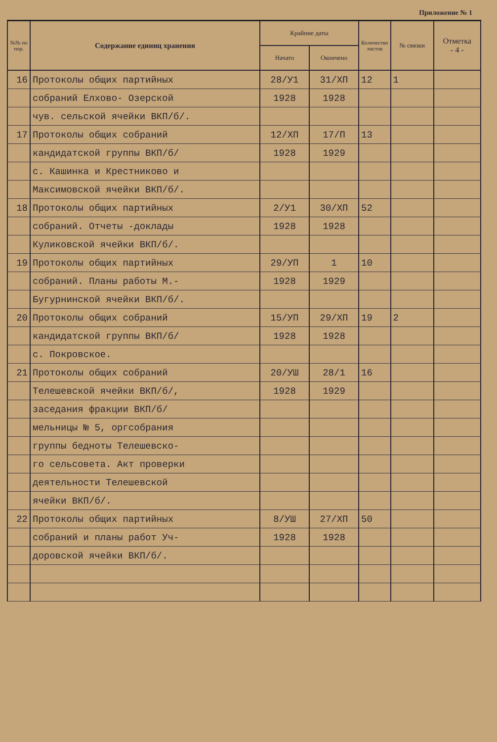Приложение № 1
| №№ по пор. | Содержание единиц хранения | Крайние даты | | Количество листов | № связки | Отметка - 4 - |
| --- | --- | --- | --- | --- | --- | --- |
| | | Начато | Окончено | | | |
| 16 | Протоколы общих партийных | 28/У1 | 31/ХП | 12 | 1 | |
| | собраний Елхово- Озерской | 1928 | 1928 | | | |
| | чув. сельской ячейки ВКП/б/. | | | | | |
| 17 | Протоколы общих собраний | 12/ХП | 17/П | 13 | | |
| | кандидатской группы ВКП/б/ | 1928 | 1929 | | | |
| | с. Кашинка и Крестниково и | | | | | |
| | Максимовской ячейки ВКП/б/. | | | | | |
| 18 | Протоколы общих партийных | 2/У1 | 30/ХП | 52 | | |
| | собраний. Отчеты -доклады | 1928 | 1928 | | | |
| | Куликовской ячейки ВКП/б/. | | | | | |
| 19 | Протоколы общих партийных | 29/УП | 1 | 10 | | |
| | собраний. Планы работы М.- | 1928 | 1929 | | | |
| | Бугурнинской ячейки ВКП/б/. | | | | | |
| 20 | Протоколы общих собраний | 15/УП | 29/ХП | 19 | 2 | |
| | кандидатской группы ВКП/б/ | 1928 | 1928 | | | |
| | с. Покровское. | | | | | |
| 21 | Протоколы общих собраний | 20/УШ | 28/1 | 16 | | |
| | Телешевской ячейки ВКП/б/, | 1928 | 1929 | | | |
| | заседания фракции ВКП/б/ | | | | | |
| | мельницы № 5, оргсобрания | | | | | |
| | группы бедноты Телешевско- | | | | | |
| | го сельсовета. Акт проверки | | | | | |
| | деятельности Телешевской | | | | | |
| | ячейки ВКП/б/. | | | | | |
| 22 | Протоколы общих партийных | 8/УШ | 27/ХП | 50 | | |
| | собраний и планы работ Уч- | 1928 | 1928 | | | |
| | доровской ячейки ВКП/б/. | | | | | |